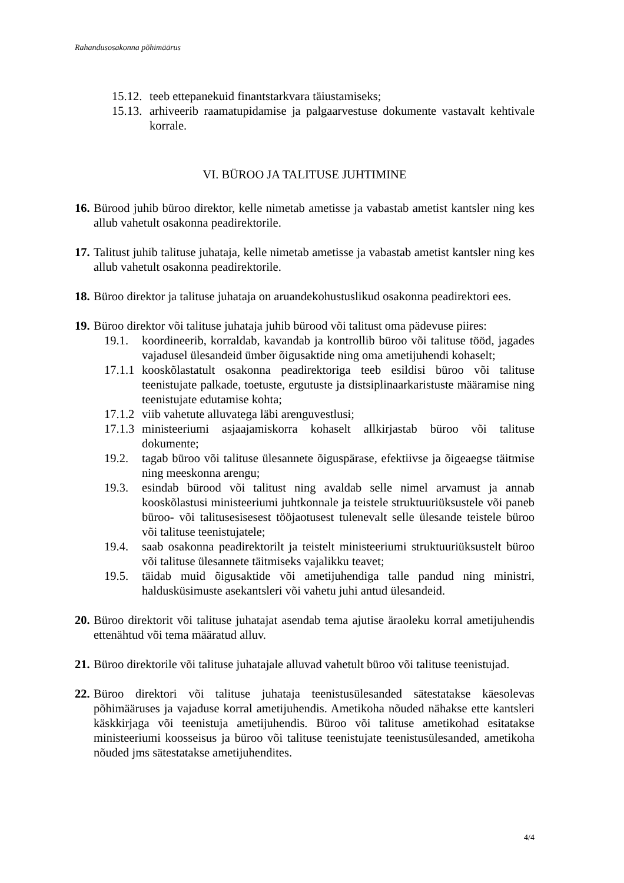Rahandusosakonna põhimäärus
15.12. teeb ettepanekuid finantstarkvara täiustamiseks;
15.13. arhiveerib raamatupidamise ja palgaarvestuse dokumente vastavalt kehtivale korrale.
VI. BÜROO JA TALITUSE JUHTIMINE
16. Bürood juhib büroo direktor, kelle nimetab ametisse ja vabastab ametist kantsler ning kes allub vahetult osakonna peadirektorile.
17. Talitust juhib talituse juhataja, kelle nimetab ametisse ja vabastab ametist kantsler ning kes allub vahetult osakonna peadirektorile.
18. Büroo direktor ja talituse juhataja on aruandekohustuslikud osakonna peadirektori ees.
19. Büroo direktor või talituse juhataja juhib bürood või talitust oma pädevuse piires:
19.1. koordineerib, korraldab, kavandab ja kontrollib büroo või talituse tööd, jagades vajadusel ülesandeid ümber õigusaktide ning oma ametijuhendi kohaselt;
17.1.1 kooskõlastatult osakonna peadirektoriga teeb esildisi büroo või talituse teenistujate palkade, toetuste, ergutuste ja distsiplinaarkaristuste määramise ning teenistujate edutamise kohta;
17.1.2 viib vahetute alluvatega läbi arenguvestlusi;
17.1.3 ministeeriumi asjaajamiskorra kohaselt allkirjastab büroo või talituse dokumente;
19.2. tagab büroo või talituse ülesannete õiguspärase, efektiivse ja õigeaegse täitmise ning meeskonna arengu;
19.3. esindab bürood või talitust ning avaldab selle nimel arvamust ja annab kooskõlastusi ministeeriumi juhtkonnale ja teistele struktuuriüksustele või paneb büroo- või talitusesisesest tööjaotusest tulenevalt selle ülesande teistele büroo või talituse teenistujatele;
19.4. saab osakonna peadirektorilt ja teistelt ministeeriumi struktuuriüksustelt büroo või talituse ülesannete täitmiseks vajalikku teavet;
19.5. täidab muid õigusaktide või ametijuhendiga talle pandud ning ministri, haldusküsimuste asekantsleri või vahetu juhi antud ülesandeid.
20. Büroo direktorit või talituse juhatajat asendab tema ajutise äraoleku korral ametijuhendis ettenähtud või tema määratud alluv.
21. Büroo direktorile või talituse juhatajale alluvad vahetult büroo või talituse teenistujad.
22. Büroo direktori või talituse juhataja teenistusülesanded sätestatakse käesolevas põhimääruses ja vajaduse korral ametijuhendis. Ametikoha nõuded nähakse ette kantsleri käskkirjaga või teenistuja ametijuhendis. Büroo või talituse ametikohad esitatakse ministeeriumi koosseisus ja büroo või talituse teenistujate teenistusülesanded, ametikoha nõuded jms sätestatakse ametijuhendites.
4/4